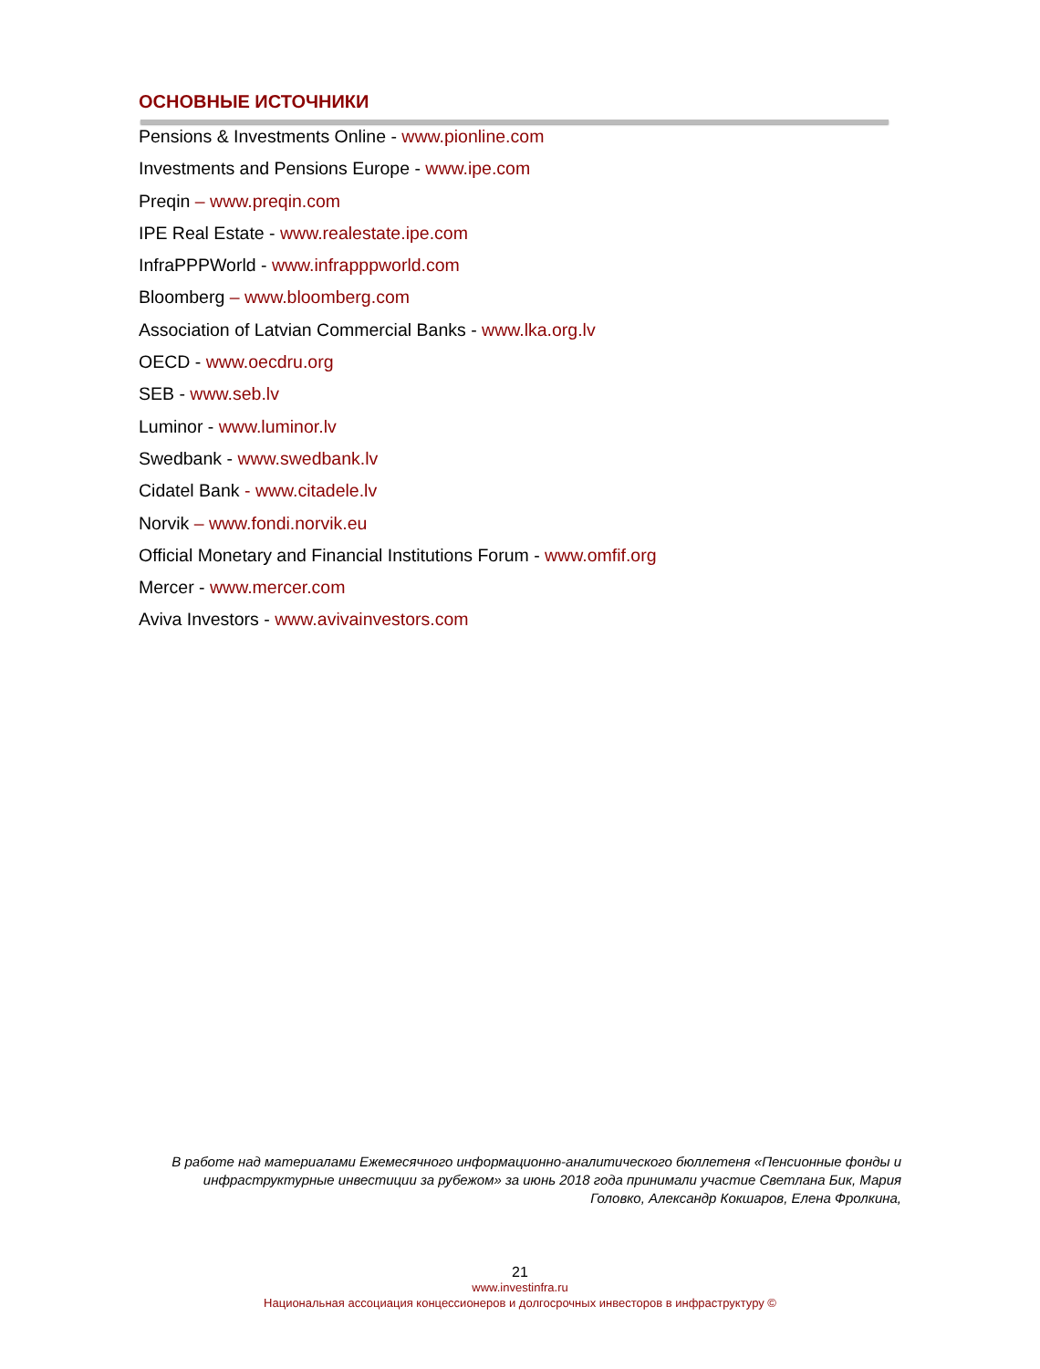ОСНОВНЫЕ ИСТОЧНИКИ
Pensions & Investments Online - www.pionline.com
Investments and Pensions Europe - www.ipe.com
Preqin – www.preqin.com
IPE Real Estate - www.realestate.ipe.com
InfraPPPWorld - www.infrapppworld.com
Bloomberg – www.bloomberg.com
Association of Latvian Commercial Banks - www.lka.org.lv
OECD - www.oecdru.org
SEB - www.seb.lv
Luminor - www.luminor.lv
Swedbank - www.swedbank.lv
Cidatel Bank - www.citadele.lv
Norvik – www.fondi.norvik.eu
Official Monetary and Financial Institutions Forum - www.omfif.org
Mercer - www.mercer.com
Aviva Investors - www.avivainvestors.com
В работе над материалами Ежемесячного информационно-аналитического бюллетеня «Пенсионные фонды и инфраструктурные инвестиции за рубежом» за июнь 2018 года принимали участие Светлана Бик, Мария Головко, Александр Кокшаров, Елена Фролкина,
21
www.investinfra.ru
Национальная ассоциация концессионеров и долгосрочных инвесторов в инфраструктуру ©